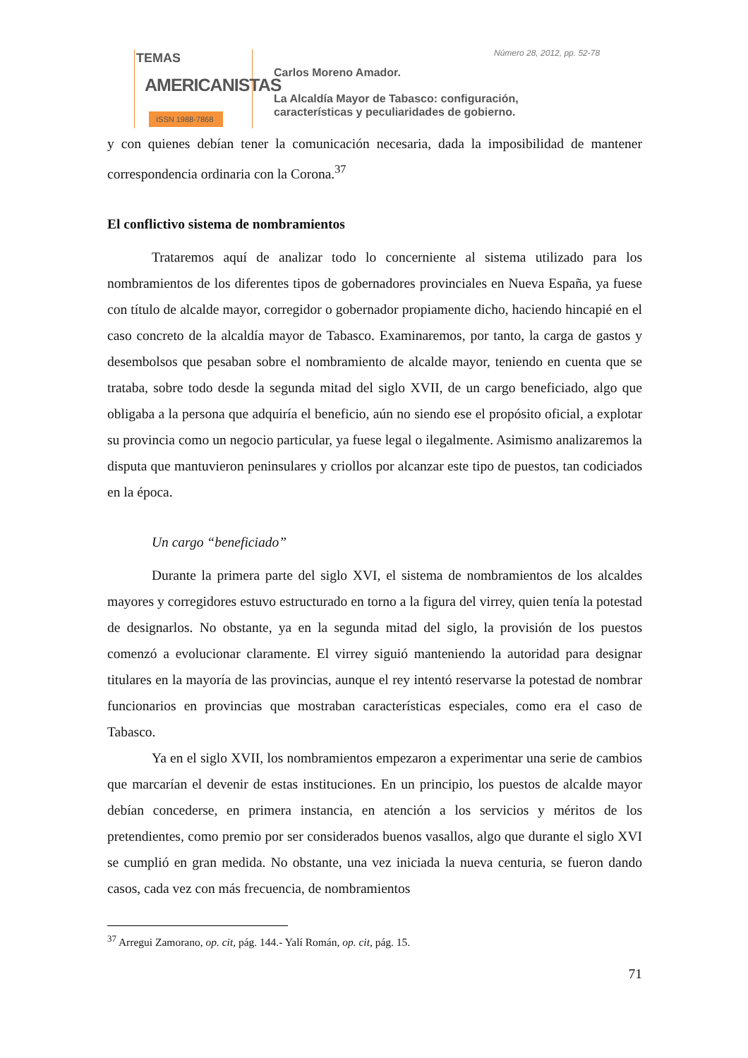TEMAS
AMERICANISTAS
ISSN 1988-7868
Número 28, 2012, pp. 52-78
Carlos Moreno Amador.
La Alcaldía Mayor de Tabasco: configuración,
características y peculiaridades de gobierno.
y con quienes debían tener la comunicación necesaria, dada la imposibilidad de mantener correspondencia ordinaria con la Corona.<sup>37</sup>
El conflictivo sistema de nombramientos
Trataremos aquí de analizar todo lo concerniente al sistema utilizado para los nombramientos de los diferentes tipos de gobernadores provinciales en Nueva España, ya fuese con título de alcalde mayor, corregidor o gobernador propiamente dicho, haciendo hincapié en el caso concreto de la alcaldía mayor de Tabasco. Examinaremos, por tanto, la carga de gastos y desembolsos que pesaban sobre el nombramiento de alcalde mayor, teniendo en cuenta que se trataba, sobre todo desde la segunda mitad del siglo XVII, de un cargo beneficiado, algo que obligaba a la persona que adquiría el beneficio, aún no siendo ese el propósito oficial, a explotar su provincia como un negocio particular, ya fuese legal o ilegalmente. Asimismo analizaremos la disputa que mantuvieron peninsulares y criollos por alcanzar este tipo de puestos, tan codiciados en la época.
Un cargo “beneficiado”
Durante la primera parte del siglo XVI, el sistema de nombramientos de los alcaldes mayores y corregidores estuvo estructurado en torno a la figura del virrey, quien tenía la potestad de designarlos. No obstante, ya en la segunda mitad del siglo, la provisión de los puestos comenzó a evolucionar claramente. El virrey siguió manteniendo la autoridad para designar titulares en la mayoría de las provincias, aunque el rey intentó reservarse la potestad de nombrar funcionarios en provincias que mostraban características especiales, como era el caso de Tabasco.
Ya en el siglo XVII, los nombramientos empezaron a experimentar una serie de cambios que marcarían el devenir de estas instituciones. En un principio, los puestos de alcalde mayor debían concederse, en primera instancia, en atención a los servicios y méritos de los pretendientes, como premio por ser considerados buenos vasallos, algo que durante el siglo XVI se cumplió en gran medida. No obstante, una vez iniciada la nueva centuria, se fueron dando casos, cada vez con más frecuencia, de nombramientos
<sup>37</sup> Arregui Zamorano, op. cit, pág. 144.- Yalí Román, op. cit, pág. 15.
71